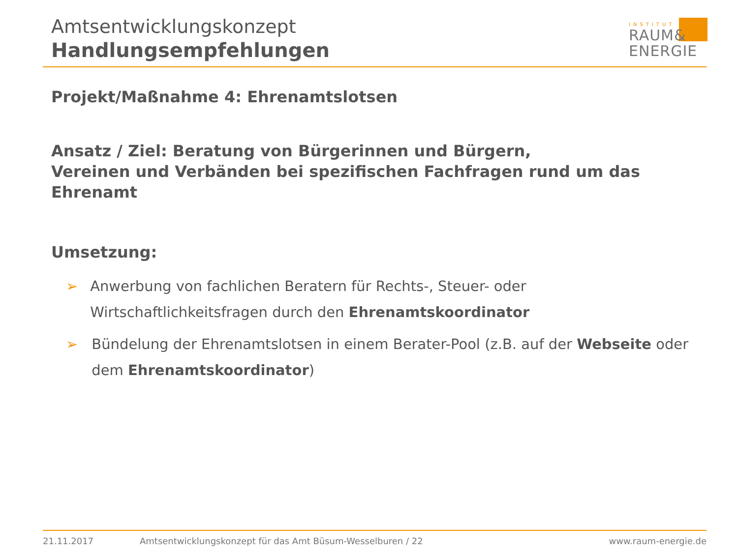Amtsentwicklungskonzept
Handlungsempfehlungen
INSTITUT
RAUM&
ENERGIE
Projekt/Maßnahme 4: Ehrenamtslotsen
Ansatz / Ziel: Beratung von Bürgerinnen und Bürgern,
Vereinen und Verbänden bei spezifischen Fachfragen rund um das Ehrenamt
Umsetzung:
➢ Anwerbung von fachlichen Beratern für Rechts-, Steuer- oder Wirtschaftlichkeitsfragen durch den Ehrenamtskoordinator
➢ Bündelung der Ehrenamtslotsen in einem Berater-Pool (z.B. auf der Webseite oder dem Ehrenamtskoordinator)
21.11.2017 Amtsentwicklungskonzept für das Amt Büsum-Wesselburen / 22 www.raum-energie.de